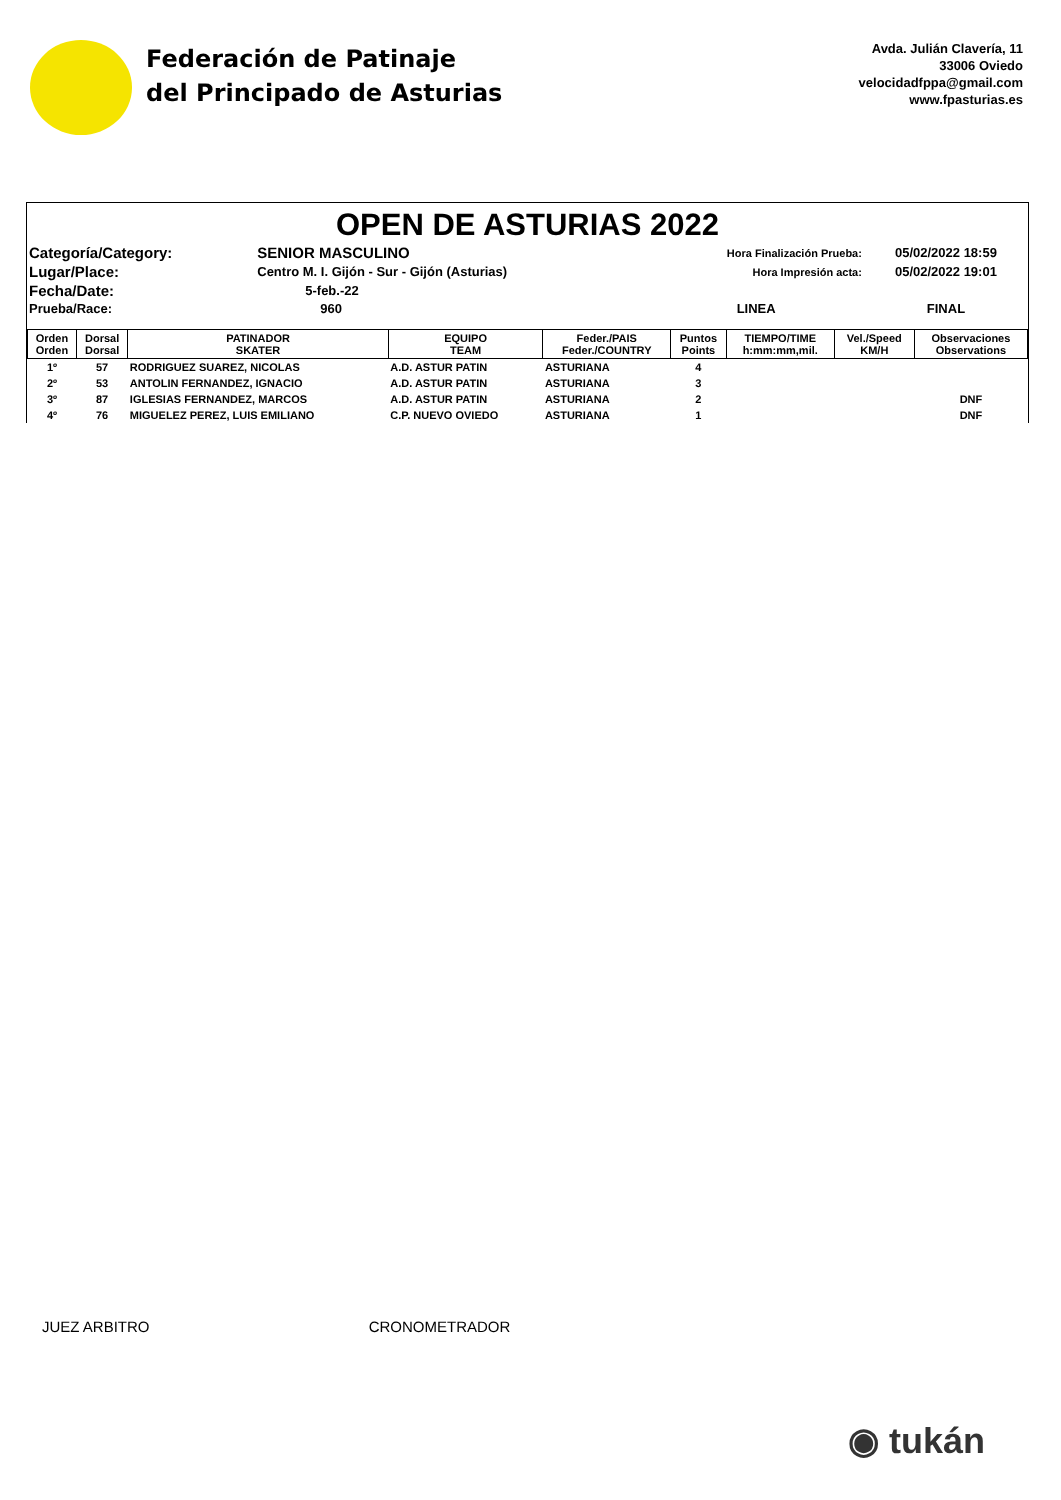Federación de Patinaje
del Principado de Asturias
Avda. Julián Clavería, 11
33006 Oviedo
velocidadfppa@gmail.com
www.fpasturias.es
OPEN DE ASTURIAS 2022
| Categoría/Category: | SENIOR MASCULINO | Hora Finalización Prueba: | 05/02/2022 18:59 |
| Lugar/Place: | Centro M. I. Gijón - Sur - Gijón (Asturias) | Hora Impresión acta: | 05/02/2022 19:01 |
| Fecha/Date: | 5-feb.-22 | | |
| Prueba/Race: | 960 | LINEA | FINAL |
| Orden Orden | Dorsal Dorsal | PATINADOR SKATER | EQUIPO TEAM | Feder./PAIS Feder./COUNTRY | Puntos Points | TIEMPO/TIME h:mm:mm,mil. | Vel./Speed KM/H | Observaciones Observations |
| --- | --- | --- | --- | --- | --- | --- | --- | --- |
| 1º | 57 | RODRIGUEZ SUAREZ, NICOLAS | A.D. ASTUR PATIN | ASTURIANA | 4 | | | |
| 2º | 53 | ANTOLIN FERNANDEZ, IGNACIO | A.D. ASTUR PATIN | ASTURIANA | 3 | | | |
| 3º | 87 | IGLESIAS FERNANDEZ, MARCOS | A.D. ASTUR PATIN | ASTURIANA | 2 | | | DNF |
| 4º | 76 | MIGUELEZ PEREZ, LUIS EMILIANO | C.P. NUEVO OVIEDO | ASTURIANA | 1 | | | DNF |
JUEZ ARBITRO CRONOMETRADOR
◉ tukán